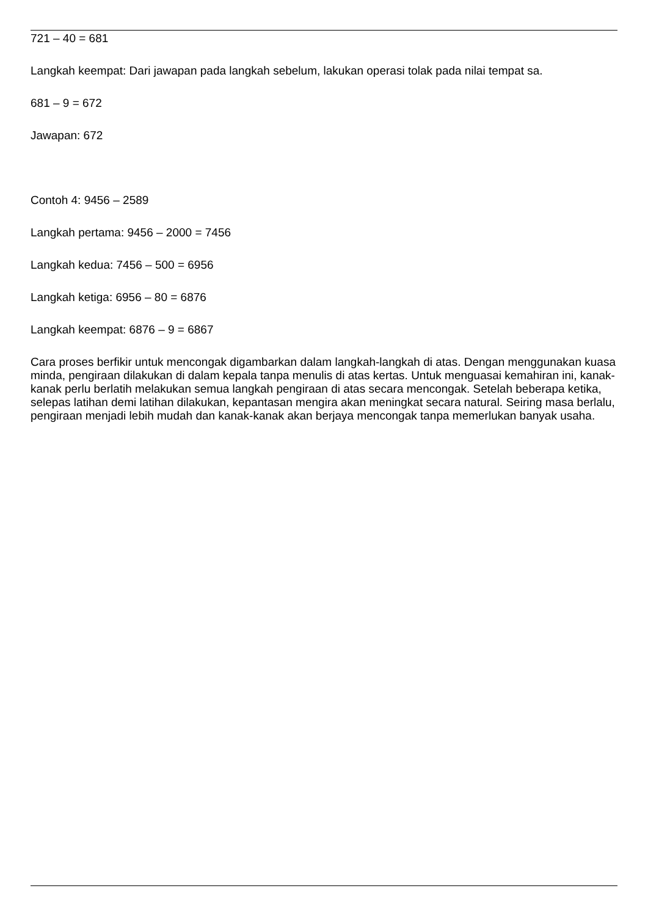721 – 40 = 681
Langkah keempat: Dari jawapan pada langkah sebelum, lakukan operasi tolak pada nilai tempat sa.
681 – 9 = 672
Jawapan: 672
Contoh 4: 9456 – 2589
Langkah pertama: 9456 – 2000 = 7456
Langkah kedua: 7456 – 500 = 6956
Langkah ketiga: 6956 – 80 = 6876
Langkah keempat: 6876 – 9 = 6867
Cara proses berfikir untuk mencongak digambarkan dalam langkah-langkah di atas. Dengan menggunakan kuasa minda, pengiraan dilakukan di dalam kepala tanpa menulis di atas kertas. Untuk menguasai kemahiran ini, kanak-kanak perlu berlatih melakukan semua langkah pengiraan di atas secara mencongak. Setelah beberapa ketika, selepas latihan demi latihan dilakukan, kepantasan mengira akan meningkat secara natural. Seiring masa berlalu, pengiraan menjadi lebih mudah dan kanak-kanak akan berjaya mencongak tanpa memerlukan banyak usaha.